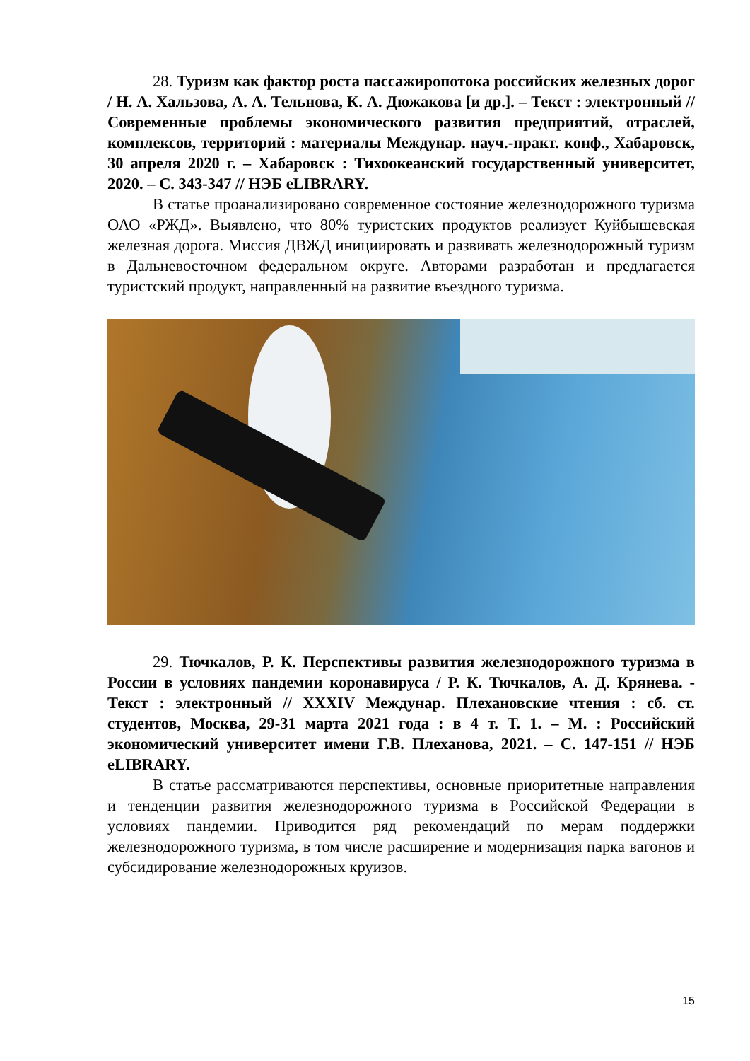28. Туризм как фактор роста пассажиропотока российских железных дорог / Н. А. Хальзова, А. А. Тельнова, К. А. Дюжакова [и др.]. – Текст : электронный // Современные проблемы экономического развития предприятий, отраслей, комплексов, территорий : материалы Междунар. науч.-практ. конф., Хабаровск, 30 апреля 2020 г. – Хабаровск : Тихоокеанский государственный университет, 2020. – С. 343-347 // НЭБ eLIBRARY.
В статье проанализировано современное состояние железнодорожного туризма ОАО «РЖД». Выявлено, что 80% туристских продуктов реализует Куйбышевская железная дорога. Миссия ДВЖД инициировать и развивать железнодорожный туризм в Дальневосточном федеральном округе. Авторами разработан и предлагается туристский продукт, направленный на развитие въездного туризма.
29. Тючкалов, Р. К. Перспективы развития железнодорожного туризма в России в условиях пандемии коронавируса / Р. К. Тючкалов, А. Д. Крянева. - Текст : электронный // XXXIV Междунар. Плехановские чтения : сб. ст. студентов, Москва, 29-31 марта 2021 года : в 4 т. Т. 1. – М. : Российский экономический университет имени Г.В. Плеханова, 2021. – С. 147-151 // НЭБ eLIBRARY.
В статье рассматриваются перспективы, основные приоритетные направления и тенденции развития железнодорожного туризма в Российской Федерации в условиях пандемии. Приводится ряд рекомендаций по мерам поддержки железнодорожного туризма, в том числе расширение и модернизация парка вагонов и субсидирование железнодорожных круизов.
15